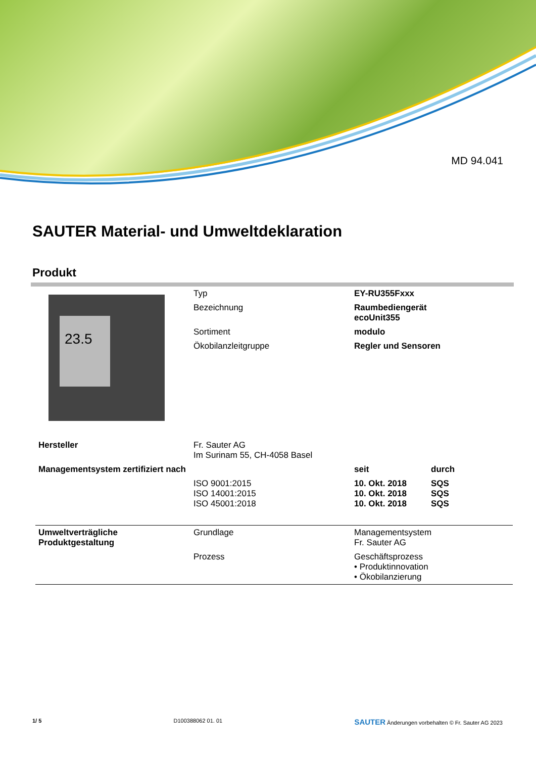MD 94.041
SAUTER Material- und Umweltdeklaration
Produkt
| 23.5 | Typ | EY-RU355Fxxx | |
| | Bezeichnung | Raumbediengerät ecoUnit355 | |
| | Sortiment | modulo | |
| | Ökobilanzleitgruppe | Regler und Sensoren | |
| Hersteller | Fr. Sauter AG Im Surinam 55, CH-4058 Basel | | |
| Managementsystem zertifiziert nach | | seit | durch |
| | ISO 9001:2015 ISO 14001:2015 ISO 45001:2018 | 10. Okt. 2018 10. Okt. 2018 10. Okt. 2018 | SQS SQS SQS |
| Umweltverträgliche Produktgestaltung | Grundlage | Managementsystem Fr. Sauter AG | |
| | Prozess | Geschäftsprozess • Produktinnovation • Ökobilanzierung | |
1/ 5 D100388062 01. 01 SAUTER Änderungen vorbehalten © Fr. Sauter AG 2023